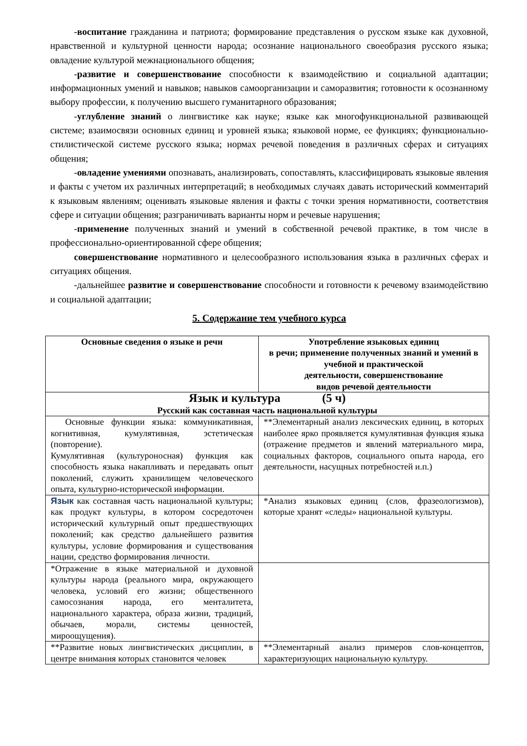-воспитание гражданина и патриота; формирование представления о русском языке как духовной, нравственной и культурной ценности народа; осознание национального своеобразия русского языка; овладение культурой межнационального общения;
-развитие и совершенствование способности к взаимодействию и социальной адаптации; информационных умений и навыков; навыков самоорганизации и саморазвития; готовности к осознанному выбору профессии, к получению высшего гуманитарного образования;
-углубление знаний о лингвистике как науке; языке как многофункциональной развивающей системе; взаимосвязи основных единиц и уровней языка; языковой норме, ее функциях; функционально-стилистической системе русского языка; нормах речевой поведения в различных сферах и ситуациях общения;
-овладение умениями опознавать, анализировать, сопоставлять, классифицировать языковые явления и факты с учетом их различных интерпретаций; в необходимых случаях давать исторический комментарий к языковым явлениям; оценивать языковые явления и факты с точки зрения нормативности, соответствия сфере и ситуации общения; разграничивать варианты норм и речевые нарушения;
-применение полученных знаний и умений в собственной речевой практике, в том числе в профессионально-ориентированной сфере общения;
совершенствование нормативного и целесообразного использования языка в различных сферах и ситуациях общения.
-дальнейшее развитие и совершенствование способности и готовности к речевому взаимодействию и социальной адаптации;
5. Содержание тем учебного курса
| Основные сведения о языке и речи | Употребление языковых единиц в речи; применение полученных знаний и умений в учебной и практической деятельности, совершенствование видов речевой деятельности |
| --- | --- |
| Язык и культура (5 ч) Русский как составная часть национальной культуры | |
| Основные функции языка: коммуникативная, когнитивная, кумулятивная, эстетическая (повторение). Кумулятивная (культуроносная) функция как способность языка накапливать и передавать опыт поколений, служить хранилищем человеческого опыта, культурно-исторической информации. | **Элементарный анализ лексических единиц, в которых наиболее ярко проявляется кумулятивная функция языка (отражение предметов и явлений материального мира, социальных факторов, социального опыта народа, его деятельности, насущных потребностей и.п.) |
| Язык как составная часть национальной культуры; как продукт культуры, в котором сосредоточен исторический культурный опыт предшествующих поколений; как средство дальнейшего развития культуры, условие формирования и существования нации, средство формирования личности. | *Анализ языковых единиц (слов, фразеологизмов), которые хранят «следы» национальной культуры. |
| *Отражение в языке материальной и духовной культуры народа (реального мира, окружающего человека, условий его жизни; общественного самосознания народа, его менталитета, национального характера, образа жизни, традиций, обычаев, морали, системы ценностей, мироощущения). | |
| **Развитие новых лингвистических дисциплин, в центре внимания которых становится человек | **Элементарный анализ примеров слов-концептов, характеризующих национальную культуру. |